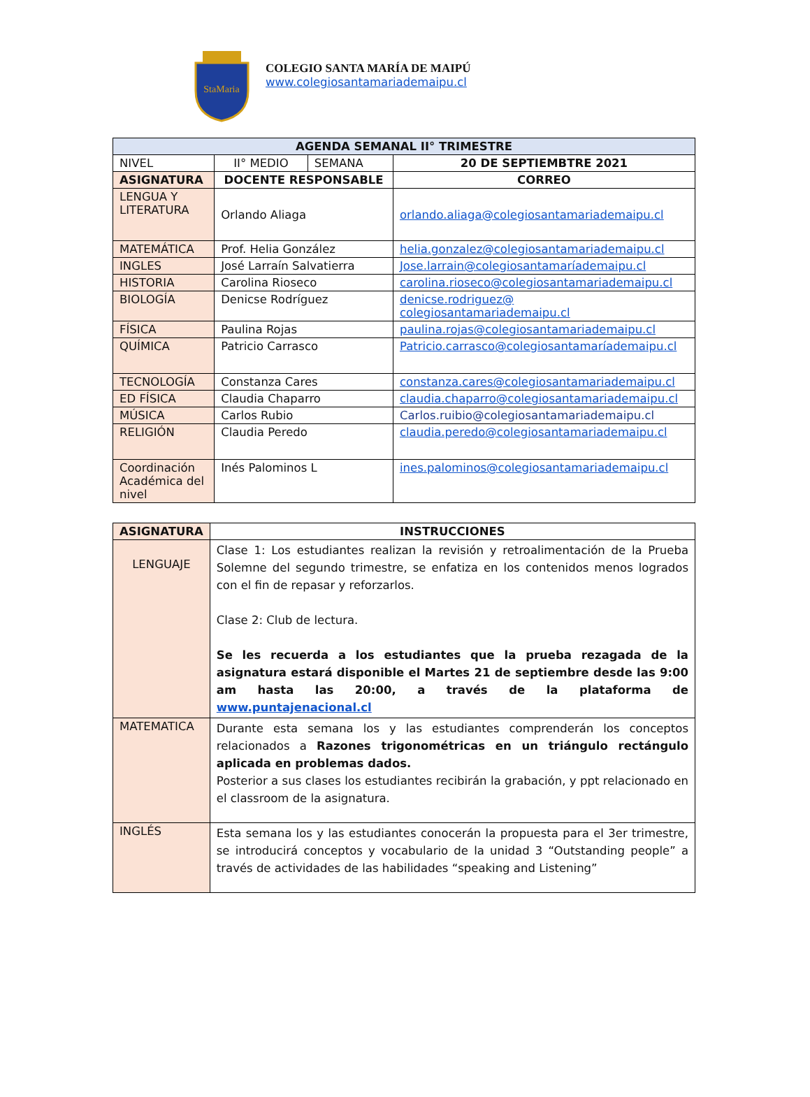StaMaria
COLEGIO SANTA MARÍA DE MAIPÚ
www.colegiosantamariademaipu.cl
| AGENDA SEMANAL II° TRIMESTRE | | | |
| --- | --- | --- | --- |
| NIVEL | II° MEDIO | SEMANA | 20 DE SEPTIEMBTRE 2021 |
| ASIGNATURA | DOCENTE RESPONSABLE | | CORREO |
| LENGUA Y LITERATURA | Orlando Aliaga | | orlando.aliaga@colegiosantamariademaipu.cl |
| MATEMÁTICA | Prof. Helia González | | helia.gonzalez@colegiosantamariademaipu.cl |
| INGLES | José Larraín Salvatierra | | Jose.larrain@colegiosantamaríademaipu.cl |
| HISTORIA | Carolina Rioseco | | carolina.rioseco@colegiosantamariademaipu.cl |
| BIOLOGÍA | Denicse Rodríguez | | denicse.rodriguez@ colegiosantamariademaipu.cl |
| FÍSICA | Paulina Rojas | | paulina.rojas@colegiosantamariademaipu.cl |
| QUÍMICA | Patricio Carrasco | | Patricio.carrasco@colegiosantamaríademaipu.cl |
| TECNOLOGÍA | Constanza Cares | | constanza.cares@colegiosantamariademaipu.cl |
| ED FÍSICA | Claudia Chaparro | | claudia.chaparro@colegiosantamariademaipu.cl |
| MÚSICA | Carlos Rubio | | Carlos.ruibio@colegiosantamariademaipu.cl |
| RELIGIÓN | Claudia Peredo | | claudia.peredo@colegiosantamariademaipu.cl |
| Coordinación Académica del nivel | Inés Palominos L | | ines.palominos@colegiosantamariademaipu.cl |
| ASIGNATURA | INSTRUCCIONES |
| --- | --- |
| LENGUAJE | Clase 1: Los estudiantes realizan la revisión y retroalimentación de la Prueba Solemne del segundo trimestre, se enfatiza en los contenidos menos logrados con el fin de repasar y reforzarlos. Clase 2: Club de lectura. Se les recuerda a los estudiantes que la prueba rezagada de la asignatura estará disponible el Martes 21 de septiembre desde las 9:00 am hasta las 20:00, a través de la plataforma de www.puntajenacional.cl |
| MATEMATICA | Durante esta semana los y las estudiantes comprenderán los conceptos relacionados a Razones trigonométricas en un triángulo rectángulo aplicada en problemas dados. Posterior a sus clases los estudiantes recibirán la grabación, y ppt relacionado en el classroom de la asignatura. |
| INGLÉS | Esta semana los y las estudiantes conocerán la propuesta para el 3er trimestre, se introducirá conceptos y vocabulario de la unidad 3 “Outstanding people” a través de actividades de las habilidades “speaking and Listening” |